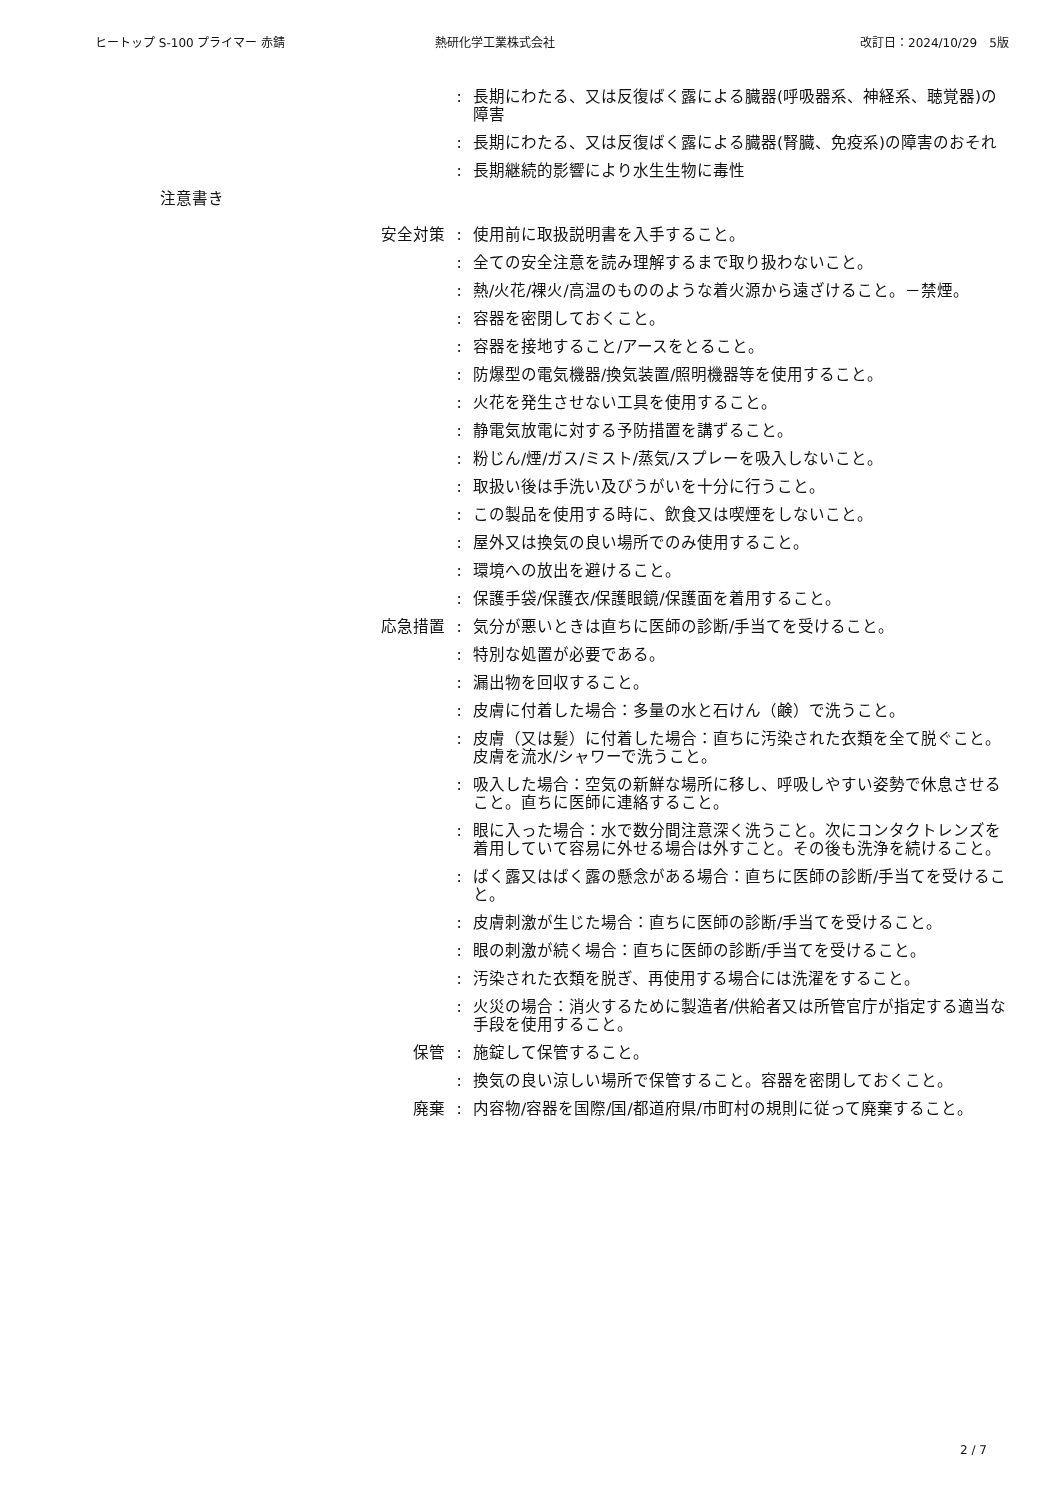ヒートップ S-100 プライマー 赤錆 熱研化学工業株式会社 改訂日：2024/10/29　5版
: 長期にわたる、又は反復ばく露による臓器(呼吸器系、神経系、聴覚器)の障害
: 長期にわたる、又は反復ばく露による臓器(腎臓、免疫系)の障害のおそれ
: 長期継続的影響により水生生物に毒性
注意書き
安全対策 : 使用前に取扱説明書を入手すること。
: 全ての安全注意を読み理解するまで取り扱わないこと。
: 熱/火花/裸火/高温のもののような着火源から遠ざけること。－禁煙。
: 容器を密閉しておくこと。
: 容器を接地すること/アースをとること。
: 防爆型の電気機器/換気装置/照明機器等を使用すること。
: 火花を発生させない工具を使用すること。
: 静電気放電に対する予防措置を講ずること。
: 粉じん/煙/ガス/ミスト/蒸気/スプレーを吸入しないこと。
: 取扱い後は手洗い及びうがいを十分に行うこと。
: この製品を使用する時に、飲食又は喫煙をしないこと。
: 屋外又は換気の良い場所でのみ使用すること。
: 環境への放出を避けること。
: 保護手袋/保護衣/保護眼鏡/保護面を着用すること。
応急措置 : 気分が悪いときは直ちに医師の診断/手当てを受けること。
: 特別な処置が必要である。
: 漏出物を回収すること。
: 皮膚に付着した場合：多量の水と石けん（鹸）で洗うこと。
: 皮膚（又は髪）に付着した場合：直ちに汚染された衣類を全て脱ぐこと。皮膚を流水/シャワーで洗うこと。
: 吸入した場合：空気の新鮮な場所に移し、呼吸しやすい姿勢で休息させること。直ちに医師に連絡すること。
: 眼に入った場合：水で数分間注意深く洗うこと。次にコンタクトレンズを着用していて容易に外せる場合は外すこと。その後も洗浄を続けること。
: ばく露又はばく露の懸念がある場合：直ちに医師の診断/手当てを受けること。
: 皮膚刺激が生じた場合：直ちに医師の診断/手当てを受けること。
: 眼の刺激が続く場合：直ちに医師の診断/手当てを受けること。
: 汚染された衣類を脱ぎ、再使用する場合には洗濯をすること。
: 火災の場合：消火するために製造者/供給者又は所管官庁が指定する適当な手段を使用すること。
保管 : 施錠して保管すること。
: 換気の良い涼しい場所で保管すること。容器を密閉しておくこと。
廃棄 : 内容物/容器を国際/国/都道府県/市町村の規則に従って廃棄すること。
2 / 7